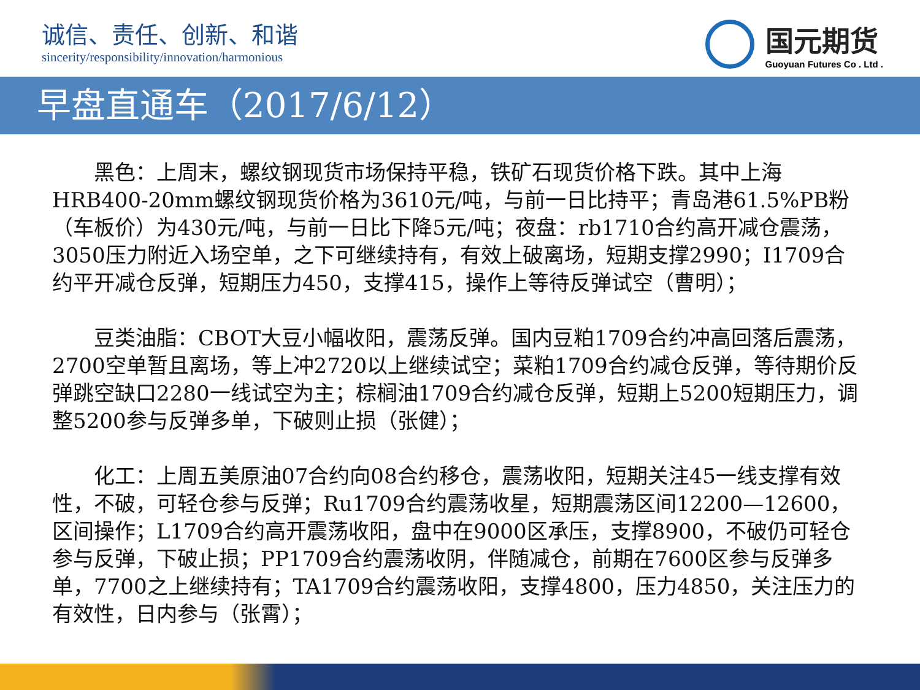诚信、责任、创新、和谐
sincerity/responsibility/innovation/harmonious
国元期货
Guoyuan Futures Co . Ltd .
早盘直通车（2017/6/12）
黑色：上周末，螺纹钢现货市场保持平稳，铁矿石现货价格下跌。其中上海HRB400-20mm螺纹钢现货价格为3610元/吨，与前一日比持平；青岛港61.5%PB粉（车板价）为430元/吨，与前一日比下降5元/吨；夜盘：rb1710合约高开减仓震荡，3050压力附近入场空单，之下可继续持有，有效上破离场，短期支撑2990；I1709合约平开减仓反弹，短期压力450，支撑415，操作上等待反弹试空（曹明）；
豆类油脂：CBOT大豆小幅收阳，震荡反弹。国内豆粕1709合约冲高回落后震荡，2700空单暂且离场，等上冲2720以上继续试空；菜粕1709合约减仓反弹，等待期价反弹跳空缺口2280一线试空为主；棕榈油1709合约减仓反弹，短期上5200短期压力，调整5200参与反弹多单，下破则止损（张健）；
化工：上周五美原油07合约向08合约移仓，震荡收阳，短期关注45一线支撑有效性，不破，可轻仓参与反弹；Ru1709合约震荡收星，短期震荡区间12200—12600，区间操作；L1709合约高开震荡收阳，盘中在9000区承压，支撑8900，不破仍可轻仓参与反弹，下破止损；PP1709合约震荡收阴，伴随减仓，前期在7600区参与反弹多单，7700之上继续持有；TA1709合约震荡收阳，支撑4800，压力4850，关注压力的有效性，日内参与（张霄）；